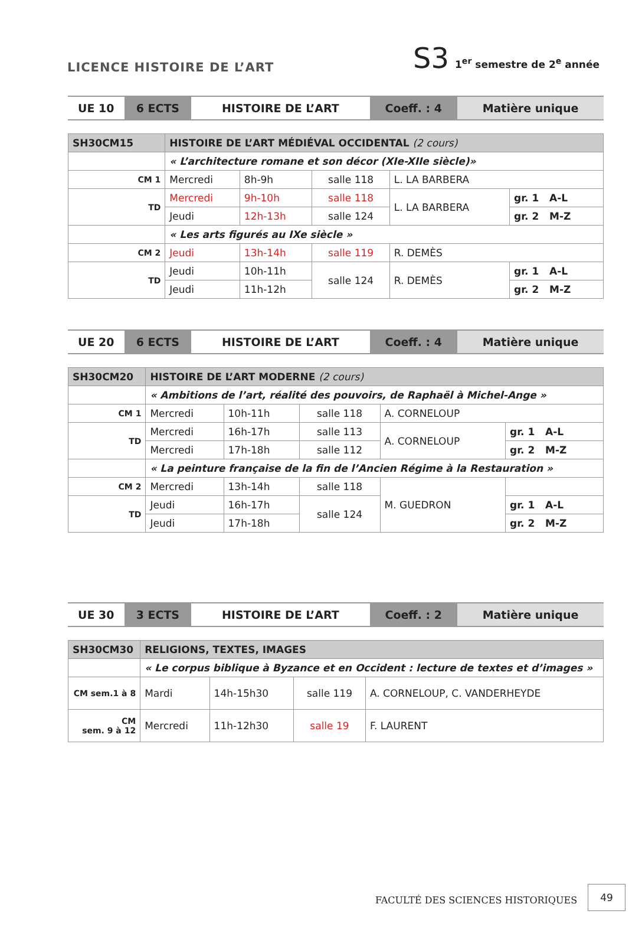LICENCE HISTOIRE DE L’ART
S3 1<sup>er</sup> semestre de 2<sup>e</sup> année
| UE 10 | 6 ECTS | HISTOIRE DE L’ART | Coeff. : 4 | Matière unique |
| SH30CM15 | HISTOIRE DE L’ART MÉDIÉVAL OCCIDENTAL (2 cours) | | | | |
| | « L’architecture romane et son décor (XIe-XIIe siècle)» | | | | |
| CM 1 | Mercredi | 8h-9h | salle 118 | L. LA BARBERA | |
| TD | Mercredi | 9h-10h | salle 118 | L. LA BARBERA | gr. 1 A-L |
| | Jeudi | 12h-13h | salle 124 | | gr. 2 M-Z |
| | « Les arts figurés au IXe siècle » | | | | |
| CM 2 | Jeudi | 13h-14h | salle 119 | R. DEMÈS | |
| TD | Jeudi | 10h-11h | salle 124 | R. DEMÈS | gr. 1 A-L |
| | Jeudi | 11h-12h | | | gr. 2 M-Z |
| UE 20 | 6 ECTS | HISTOIRE DE L’ART | Coeff. : 4 | Matière unique |
| SH30CM20 | HISTOIRE DE L’ART MODERNE (2 cours) | | | | |
| | « Ambitions de l’art, réalité des pouvoirs, de Raphaël à Michel-Ange » | | | | |
| CM 1 | Mercredi | 10h-11h | salle 118 | A. CORNELOUP | |
| TD | Mercredi | 16h-17h | salle 113 | A. CORNELOUP | gr. 1 A-L |
| | Mercredi | 17h-18h | salle 112 | | gr. 2 M-Z |
| | « La peinture française de la fin de l’Ancien Régime à la Restauration » | | | | |
| CM 2 | Mercredi | 13h-14h | salle 118 | M. GUEDRON | |
| TD | Jeudi | 16h-17h | salle 124 | | gr. 1 A-L |
| | Jeudi | 17h-18h | | | gr. 2 M-Z |
| UE 30 | 3 ECTS | HISTOIRE DE L’ART | Coeff. : 2 | Matière unique |
| SH30CM30 | RELIGIONS, TEXTES, IMAGES | | | |
| | « Le corpus biblique à Byzance et en Occident : lecture de textes et d’images » | | | |
| CM sem.1 à 8 | Mardi | 14h-15h30 | salle 119 | A. CORNELOUP, C. VANDERHEYDE |
| CM sem. 9 à 12 | Mercredi | 11h-12h30 | salle 19 | F. LAURENT |
FACULTÉ DES SCIENCES HISTORIQUES
49